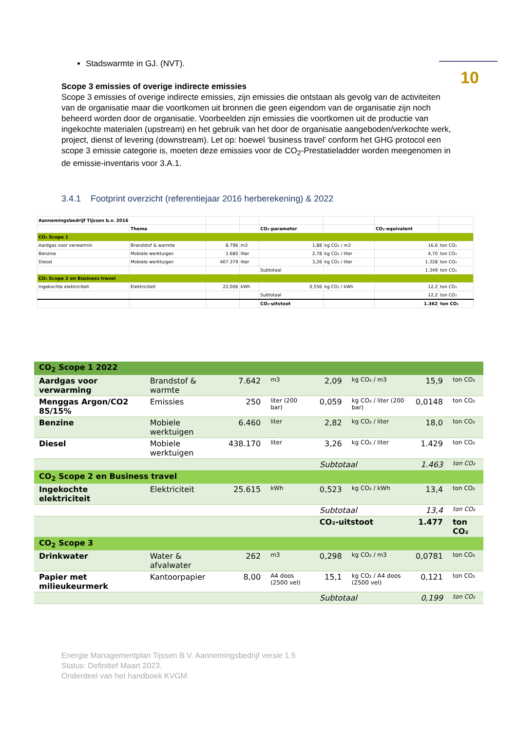10
Stadswarmte in GJ. (NVT).
Scope 3 emissies of overige indirecte emissies
Scope 3 emissies of overige indirecte emissies, zijn emissies die ontstaan als gevolg van de activiteiten van de organisatie maar die voortkomen uit bronnen die geen eigendom van de organisatie zijn noch beheerd worden door de organisatie. Voorbeelden zijn emissies die voortkomen uit de productie van ingekochte materialen (upstream) en het gebruik van het door de organisatie aangeboden/verkochte werk, project, dienst of levering (downstream). Let op: hoewel ‘business travel’ conform het GHG protocol een scope 3 emissie categorie is, moeten deze emissies voor de CO<sub>2</sub>-Prestatieladder worden meegenomen in de emissie-inventaris voor 3.A.1.
3.4.1 Footprint overzicht (referentiejaar 2016 herberekening) & 2022
| Aannemingsbedrijf Tijssen b.v. 2016 | | | | | | | |
| | Thema | | | CO₂-parameter | | CO₂-equivalent | |
| CO₂ Scope 1 | | | | | | | |
| Aardgas voor verwarmin | Brandstof & warmte | 8.796 | m3 | 1,88 | kg CO₂ / m3 | 16,6 | ton CO₂ |
| Benzine | Mobiele werktuigen | 1.680 | liter | 2,78 | kg CO₂ / liter | 4,70 | ton CO₂ |
| Diesel | Mobiele werktuigen | 407.379 | liter | 3,26 | kg CO₂ / liter | 1.328 | ton CO₂ |
| | | | | Subtotaal | | 1.349 | ton CO₂ |
| CO₂ Scope 2 en Business travel | | | | | | | |
| Ingekochte elektriciteit | Elektriciteit | 22.006 | kWh | 0,556 | kg CO₂ / kWh | 12,2 | ton CO₂ |
| | | | | Subtotaal | | 12,2 | ton CO₂ |
| | | | | CO₂-uitstoot | | 1.362 | ton CO₂ |
| CO<sub>2</sub> Scope 1 2022 | | | | | | | |
| Aardgas voor verwarming | Brandstof & warmte | 7.642 | m3 | 2,09 | kg CO₂ / m3 | 15,9 | ton CO₂ |
| Menggas Argon/CO2 85/15% | Emissies | 250 | liter (200 bar) | 0,059 | kg CO₂ / liter (200 bar) | 0,0148 | ton CO₂ |
| Benzine | Mobiele werktuigen | 6.460 | liter | 2,82 | kg CO₂ / liter | 18,0 | ton CO₂ |
| Diesel | Mobiele werktuigen | 438.170 | liter | 3,26 | kg CO₂ / liter | 1.429 | ton CO₂ |
| | | | | Subtotaal | | 1.463 | ton CO₂ |
| CO<sub>2</sub> Scope 2 en Business travel | | | | | | | |
| Ingekochte elektriciteit | Elektriciteit | 25.615 | kWh | 0,523 | kg CO₂ / kWh | 13,4 | ton CO₂ |
| | | | | Subtotaal | | 13,4 | ton CO₂ |
| | | | | CO₂-uitstoot | | 1.477 | ton CO₂ |
| CO<sub>2</sub> Scope 3 | | | | | | | |
| Drinkwater | Water & afvalwater | 262 | m3 | 0,298 | kg CO₂ / m3 | 0,0781 | ton CO₂ |
| Papier met milieukeurmerk | Kantoorpapier | 8,00 | A4 doos (2500 vel) | 15,1 | kg CO₂ / A4 doos (2500 vel) | 0,121 | ton CO₂ |
| | | | | Subtotaal | | 0,199 | ton CO₂ |
Energie Managementplan Tijssen B.V. Aannemingsbedrijf versie 1.5
Status: Definitief Maart 2023.
Onderdeel van het handboek KVGM